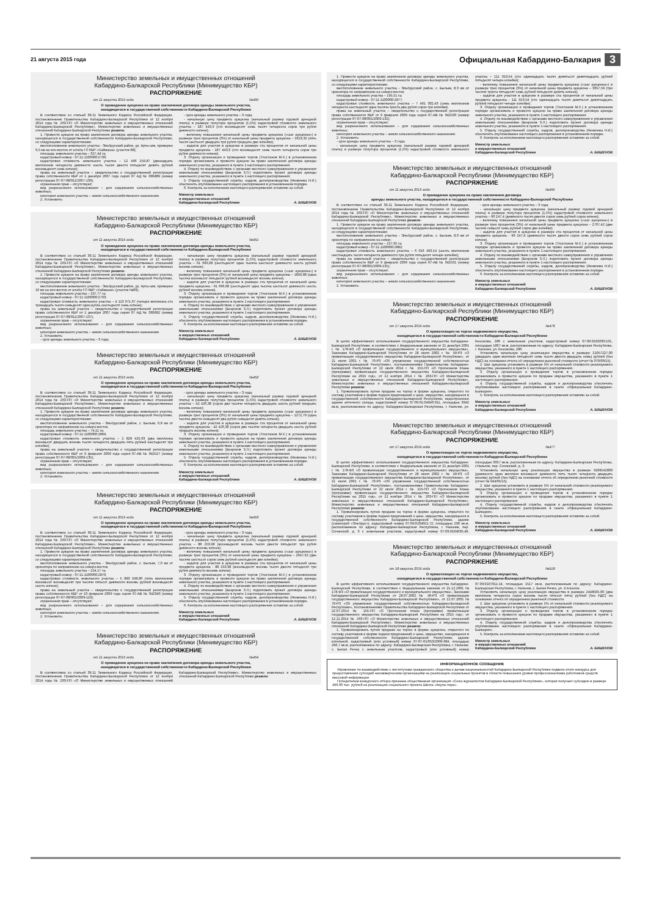21 августа 2015 года Официальная Кабардино-Балкария 3
Министерство земельных и имущественных отношений
Кабардино-Балкарской Республики (Минимущество КБР)
РАСПОРЯЖЕНИЕ
от 11 августа 2015 года №450
О проведении аукциона на право заключения договора аренды земельного участка,
находящегося в государственной собственности Кабардино-Балкарской Республики
В соответствии со статьей 39.11 Земельного Кодекса Российской Федерации, постановлением Правительства Кабардино-Балкарской Республики от 12 ноября 2014 года № 263-ПП «О Министерстве земельных и имущественных отношений Кабардино-Балкарской Республики», Министерство земельных и имущественных отношений Кабардино-Балкарской Республики решило:
1. Провести аукцион на право заключения договора аренды земельного участка, находящегося в государственной собственности Кабардино-Балкарской Республики, со следующими характеристиками:
местоположение земельного участка - Эльбрусский район, ур. Арты-аяк, примерно 9,5 км на юго-восток от штаба ГП КБР «Хаймаша» (участок 88);
площадь земельного участка – 327,44 га;
кадастровый номер - 07:11:1100000:2736;
кадастровая стоимость земельного участка – 12 496 259,87 (двенадцать миллионов четыреста девяносто шесть тысяч двести пятьдесят девять рублей восемьдесят семь копеек);
права на земельный участок – свидетельство о государственной регистрации права собственности КБР от 1 декабря 2007 года серия 07 АД № 085889 (номер регистрации 07-07-08/011/2007-130);
ограничения прав – отсутствуют;
вид разрешенного использования – для содержания сельскохозяйственных животных;
категория земельного участка – земли сельскохозяйственного назначения.
2. Установить:
- срок аренды земельного участка – 3 года;
- начальную цену предмета аукциона (начальный размер годовой арендной платы) в размере полутора процентов (1,5%) кадастровой стоимости земельного участка – 187 443,9 (сто восемьдесят семь тысяч четыреста сорок три рубля девяносто копеек);
- величину повышения начальной цены предмета аукциона («шаг аукциона») в размере трех процентов (3%) от начальной цены предмета аукциона – 5623,32 (пять тысяч шестьсот двадцать три рубля тридцать две копейки);
- задаток для участия в аукционе в размере ста процентов от начальной цены предмета аукциона - 187 443,9 (сто восемьдесят семь тысяч четыреста сорок три рубля девяносто копеек).
3. Отделу организации и проведения торгов (Тлостанов М.Х.) в установленном порядке организовать и провести аукцион на право заключения договора аренды земельного участка, указанного в пункте 1 настоящего распоряжения.
4. Отделу по взаимодействию с органами местного самоуправления и управления земельными отношениями (Безроков З.Л.) подготовить проект договора аренды земельного участка, указанного в пункте 1 настоящего распоряжения.
5. Отделу государственной службы, кадров, делопроизводства (Яковлева Н.И.) обеспечить опубликование настоящего распоряжения в установленном порядке.
6. Контроль за исполнением настоящего распоряжения оставляю за собой.
Министр земельных
и имущественных отношений
Кабардино-Балкарской Республики А. БИШЕНОВ
Министерство земельных и имущественных отношений
Кабардино-Балкарской Республики (Минимущество КБР)
РАСПОРЯЖЕНИЕ
от 11 августа 2015 года №451
О проведении аукциона на право заключения договора аренды земельного участка,
находящегося в государственной собственности Кабардино-Балкарской Республики
В соответствии со статьей 39.11 Земельного Кодекса Российской Федерации, постановлением Правительства Кабардино-Балкарской Республики от 12 ноября 2014 года № 263-ПП «О Министерстве земельных и имущественных отношений Кабардино-Балкарской Республики», Министерство земельных и имущественных отношений Кабардино-Балкарской Республики решило:
1. Провести аукцион на право заключения договора аренды земельного участка, находящегося в государственной собственности Кабардино-Балкарской Республики, со следующими характеристиками:
местоположение земельного участка - Эльбрусский район, ур. Арты-аяк, примерно 10 км на юго-восток от штаба ГП КБР «Хаймаша» (участок №89);
площадь земельного участка – 107,77 га;
кадастровый номер - 07:11:1100000:2733;
кадастровая стоимость земельного участка – 4 113 071,67 (четыре миллиона сто тринадцать тысяч семьдесят один рубль шестьдесят семь копеек);
права на земельный участок – свидетельство о государственной регистрации права собственности КБР от 1 декабря 2007 года серия 07 АД № 085892 (номер регистрации 07-07-08/011/2007-137);
ограничения прав – отсутствуют;
вид разрешенного использования – для содержания сельскохозяйственных животных;
категория земельного участка – земли сельскохозяйственного назначения.
2. Установить:
- срок аренды земельного участка – 3 года;
- начальную цену предмета аукциона (начальный размер годовой арендной платы) в размере полутора процентов (1,5%) кадастровой стоимости земельного участка – 61 696,08 (шестьдесят одна тысяча шестьсот девяносто шесть рублей восемь копеек);
- величину повышения начальной цены предмета аукциона («шаг аукциона») в размере трех процентов (3%) от начальной цены предмета аукциона – 1850,88 (одна тысяча восемьсот пятьдесят рублей восемьдесят восемь копеек);
- задаток для участия в аукционе в размере ста процентов от начальной цены предмета аукциона - 61 696,08 (шестьдесят одна тысяча шестьсот девяносто шесть рублей восемь копеек).
3. Отделу организации и проведения торгов (Тлостанов М.Х.) в установленном порядке организовать и провести аукцион на право заключения договора аренды земельного участка, указанного в пункте 1 настоящего распоряжения.
4. Отделу по взаимодействию с органами местного самоуправления и управления земельными отношениями (Безроков З.Л.) подготовить проект договора аренды земельного участка, указанного в пункте 1 настоящего распоряжения.
5. Отделу государственной службы, кадров, делопроизводства (Яковлева Н.И.) обеспечить опубликование настоящего распоряжения в установленном порядке.
6. Контроль за исполнением настоящего распоряжения оставляю за собой.
Министр земельных
и имущественных отношений
Кабардино-Балкарской Республики А. БИШЕНОВ
Министерство земельных и имущественных отношений
Кабардино-Балкарской Республики (Минимущество КБР)
РАСПОРЯЖЕНИЕ
от 11 августа 2015 года №452
О проведении аукциона на право заключения договора аренды земельного участка,
находящегося в государственной собственности Кабардино-Балкарской Республики
В соответствии со статьей 39.11 Земельного Кодекса Российской Федерации, постановлением Правительства Кабардино-Балкарской Республики от 12 ноября 2014 года № 263-ПП «О Министерстве земельных и имущественных отношений Кабардино-Балкарской Республики», Министерство земельных и имущественных отношений Кабардино-Балкарской Республики решило:
1. Провести аукцион на право заключения договора аренды земельного участка, находящегося в государственной собственности Кабардино-Балкарской Республики, со следующими характеристиками:
местоположение земельного участка - Эльбрусский район, с. Былым, 6,8 км от ориентира по направлению на северо-восток;
площадь земельного участка – 74,11 га;
кадастровый номер - 07:11:1100000:2869;
кадастровая стоимость земельного участка – 2 828 425,63 (два миллиона восемьсот двадцать восемь тысяч четыреста двадцать пять рублей шестьдесят три копейки);
права на земельный участок – свидетельство о государственной регистрации права собственности КБР от 9 февраля 2009 года серия 07-АВ № 042527 (номер регистрации 07-07-08/001/2009-135);
ограничения прав – отсутствуют;
вид разрешенного использования – для содержания сельскохозяйственных животных;
категория земельного участка – земли сельскохозяйственного назначения.
2. Установить:
- срок аренды земельного участка – 3 года;
- начальную цену предмета аукциона (начальный размер годовой арендной платы) в размере полутора процентов (1,5%) кадастровой стоимости земельного участка – 42 426,38 (сорок две тысячи четыреста двадцать шесть рублей тридцать восемь копеек);
- величину повышения начальной цены предмета аукциона («шаг аукциона») в размере трех процентов (3%) от начальной цены предмета аукциона – 1272,79 (одна тысяча двести семьдесят два рубля семьдесят девять копеек);
- задаток для участия в аукционе в размере ста процентов от начальной цены предмета аукциона - 42 426,38 (сорок две тысячи четыреста двадцать шесть рублей тридцать восемь копеек).
3. Отделу организации и проведения торгов (Тлостанов М.Х.) в установленном порядке организовать и провести аукцион на право заключения договора аренды земельного участка, указанного в пункте 1 настоящего распоряжения.
4. Отделу по взаимодействию с органами местного самоуправления и управления земельными отношениями (Безроков З.Л.) подготовить проект договора аренды земельного участка, указанного в пункте 1 настоящего распоряжения.
5. Отделу государственной службы, кадров, делопроизводства (Яковлева Н.И.) обеспечить опубликование настоящего распоряжения в установленном порядке.
6. Контроль за исполнением настоящего распоряжения оставляю за собой.
Министр земельных
и имущественных отношений
Кабардино-Балкарской Республики А. БИШЕНОВ
Министерство земельных и имущественных отношений
Кабардино-Балкарской Республики (Минимущество КБР)
РАСПОРЯЖЕНИЕ
от 11 августа 2015 года №453
О проведении аукциона на право заключения договора аренды земельного участка,
находящегося в государственной собственности Кабардино-Балкарской Республики
В соответствии со статьей 39.11 Земельного Кодекса Российской Федерации, постановлением Правительства Кабардино-Балкарской Республики от 12 ноября 2014 года № 263-ПП «О Министерстве земельных и имущественных отношений Кабардино-Балкарской Республики», Министерство земельных и имущественных отношений Кабардино-Балкарской Республики решило:
1. Провести аукцион на право заключения договора аренды земельного участка, находящегося в государственной собственности Кабардино-Балкарской Республики, со следующими характеристиками:
местоположение земельного участка - Эльбрусский район, с. Былым, 7,0 км от ориентира по направлению на северо-восток;
площадь земельного участка – 154,17 га;
кадастровый номер - 07:11:1100000:2870;
кадастровая стоимость земельного участка – 5 883 598,86 (пять миллионов восемьсот восемьдесят три тысячи пятьсот девяносто восемь рублей восемьдесят шесть копеек);
права на земельный участок – свидетельство о государственной регистрации права собственности КБР от 10 февраля 2009 года серия 07-АВ № 042340 (номер регистрации 07-07-08/002/2009-110);
ограничения прав – отсутствуют;
вид разрешенного использования – для содержания сельскохозяйственных животных;
категория земельного участка – земли сельскохозяйственного назначения.
2. Установить:
- срок аренды земельного участка – 3 года;
- начальную цену предмета аукциона (начальный размер годовой арендной платы) в размере полутора процентов (1,5%) кадастровой стоимости земельного участка – 88 253,98 (восемьдесят восемь тысяч двести пятьдесят три рубля девяносто восемь копеек);
- величину повышения начальной цены предмета аукциона («шаг аукциона») в размере трех процентов (3%) от начальной цены предмета аукциона – 2647,62 (две тысячи шестьсот сорок семь рублей шестьдесят две копейки);
- задаток для участия в аукционе в размере ста процентов от начальной цены предмета аукциона - 88 253,98 (восемьдесят восемь тысяч двести пятьдесят три рубля девяносто восемь копеек).
3. Отделу организации и проведения торгов (Тлостанов М.Х.) в установленном порядке организовать и провести аукцион на право заключения договора аренды земельного участка, указанного в пункте 1 настоящего распоряжения.
4. Отделу по взаимодействию с органами местного самоуправления и управления земельными отношениями (Безроков З.Л.) подготовить проект договора аренды земельного участка, указанного в пункте 1 настоящего распоряжения.
5. Отделу государственной службы, кадров, делопроизводства (Яковлева Н.И.) обеспечить опубликование настоящего распоряжения в установленном порядке.
6. Контроль за исполнением настоящего распоряжения оставляю за собой.
Министр земельных
и имущественных отношений
Кабардино-Балкарской Республики А. БИШЕНОВ
Министерство земельных и имущественных отношений
Кабардино-Балкарской Республики (Минимущество КБР)
РАСПОРЯЖЕНИЕ
от 11 августа 2015 года №454
О проведении аукциона на право заключения договора аренды земельного участка,
находящегося в государственной собственности Кабардино-Балкарской Республики
В соответствии со статьей 39.11 Земельного Кодекса Российской Федерации, постановлением Правительства Кабардино-Балкарской Республики от 12 ноября 2014 года № 263-ПП «О Министерстве земельных и имущественных отношений Кабардино-Балкарской Республики», Министерство земельных и имущественных отношений Кабардино-Балкарской Республики решило:
1. Провести аукцион на право заключения договора аренды земельного участка, находящегося в государственной собственности Кабардино-Балкарской Республики, со следующими характеристиками:
местоположение земельного участка - Эльбрусский район, с. Былым, 8,3 км от ориентира по направлению на северо-восток;
площадь земельного участка – 195,51 га;
кадастровый номер - 07:11:1100000:2877;
кадастровая стоимость земельного участка – 7 461 302,43 (семь миллионов четыреста шестьдесят одна тысяча триста два рубля сорок три копейки);
права на земельный участок – свидетельство о государственной регистрации права собственности КБР от 9 февраля 2009 года серия 07-АВ № 042530 (номер регистрации 07-07-08/001/2009-132);
ограничения прав – отсутствуют;
вид разрешенного использования – для содержания сельскохозяйственных животных;
категория земельного участка – земли сельскохозяйственного назначения.
2. Установить:
- срок аренды земельного участка – 3 года;
- начальную цену предмета аукциона (начальный размер годовой арендной платы) в размере полутора процентов (1,5%) кадастровой стоимости земельного участка – 111 919,54 (сто одиннадцать тысяч девятьсот девятнадцать рублей пятьдесят четыре копейки);
- величину повышения начальной цены предмета аукциона («шаг аукциона») в размере трех процентов (3%) от начальной цены предмета аукциона – 3357,59 (три тысячи триста пятьдесят семь рублей пятьдесят девять копеек);
- задаток для участия в аукционе в размере ста процентов от начальной цены предмета аукциона - 111 919,54 (сто одиннадцать тысяч девятьсот девятнадцать рублей пятьдесят четыре копейки).
3. Отделу организации и проведения торгов (Тлостанов М.Х.) в установленном порядке организовать и провести аукцион на право заключения договора аренды земельного участка, указанного в пункте 1 настоящего распоряжения.
4. Отделу по взаимодействию с органами местного самоуправления и управления земельными отношениями (Безроков З.Л.) подготовить проект договора аренды земельного участка, указанного в пункте 1 настоящего распоряжения.
5. Отделу государственной службы, кадров, делопроизводства (Яковлева Н.И.) обеспечить опубликование настоящего распоряжения в установленном порядке.
6. Контроль за исполнением настоящего распоряжения оставляю за собой.
Министр земельных
и имущественных отношений
Кабардино-Балкарской Республики А. БИШЕНОВ
Министерство земельных и имущественных отношений
Кабардино-Балкарской Республики (Минимущество КБР)
РАСПОРЯЖЕНИЕ
от 11 августа 2015 года №455
О проведении аукциона на право заключения договора
аренды земельного участка, находящегося в государственной собственности Кабардино-Балкарской Республики
В соответствии со статьей 39.11 Земельного Кодекса Российской Федерации, постановлением Правительства Кабардино-Балкарской Республики от 12 ноября 2014 года № 263-ПП «О Министерстве земельных и имущественных отношений Кабардино-Балкарской Республики», Министерство земельных и имущественных отношений Кабардино-Балкарской Республики решило:
1. Провести аукцион на право заключения договора аренды земельного участка, находящегося в государственной собственности Кабардино-Балкарской Республики, со следующими характеристиками:
местоположение земельного участка - Эльбрусский район, с. Былым, 8,0 км от ориентира по направлению на север;
площадь земельного участка – 157,65 га;
кадастровый номер - 07:11:1100000:2882;
кадастровая стоимость земельного участка – 6 016 493,54 (шесть миллионов шестнадцать тысяч четыреста девяносто три рубля пятьдесят четыре копейки);
права на земельный участок – свидетельство о государственной регистрации права собственности КБР от 9 февраля 2009 года серия 07-АВ № 042531 (номер регистрации 07-07-08/001/2009-131);
ограничения прав – отсутствуют;
вид разрешенного использования – для содержания сельскохозяйственных животных;
категория земельного участка – земли сельскохозяйственного назначения.
2. Установить:
- срок аренды земельного участка – 3 года;
- начальную цену предмета аукциона (начальный размер годовой арендной платы) в размере полутора процентов (1,5%) кадастровой стоимости земельного участка – 90 247,4 (девяносто тысяч двести сорок семь рублей сорок копеек);
- величину повышения начальной цены предмета аукциона («шаг аукциона») в размере трех процентов (3%) от начальной цены предмета аукциона – 2707,42 (две тысячи семьсот семь рублей сорок две копейки);
- задаток для участия в аукционе в размере ста процентов от начальной цены предмета аукциона - 90 247,4 (девяносто тысяч двести сорок семь рублей сорок копеек).
3. Отделу организации и проведения торгов (Тлостанов М.Х.) в установленном порядке организовать и провести аукцион на право заключения договора аренды земельного участка, указанного в пункте 1 настоящего распоряжения.
4. Отделу по взаимодействию с органами местного самоуправления и управления земельными отношениями (Безроков З.Л.) подготовить проект договора аренды земельного участка, указанного в пункте 1 настоящего распоряжения.
5. Отделу государственной службы, кадров, делопроизводства (Яковлева Н.И.) обеспечить опубликование настоящего распоряжения в установленном порядке.
6. Контроль за исполнением настоящего распоряжения оставляю за собой.
Министр земельных
и имущественных отношений
Кабардино-Балкарской Республики А. БИШЕНОВ
Министерство земельных и имущественных отношений
Кабардино-Балкарской Республики (Минимущество КБР)
РАСПОРЯЖЕНИЕ
от 17 августа 2015 года №476
О приватизации на торгах недвижимого имущества,
находящегося в государственной собственности Кабардино-Балкарской Республики
В целях эффективного использования государственного имущества Кабардино-Балкарской Республики, в соответствии с Федеральным законом от 21 декабря 2001 г. № 178-ФЗ «О приватизации государственного и муниципального имущества», Законами Кабардино-Балкарской Республики от 28 июля 2002 г. № 49-РЗ «О приватизации государственного имущества Кабардино-Балкарской Республики», от 21 июля 2001 г. № 70-РЗ «Об управлении государственной собственностью Кабардино-Балкарской Республики», постановлениями Правительства Кабардино-Балкарской Республики от 22 июля 2014 г. № 155-ПП «О Прогнозном плане (программе) приватизации государственного имущества Кабардино-Балкарской Республики на 2015 год», от 12 ноября 2014 г. № 263-ПП «О Министерстве земельных и имущественных отношений Кабардино-Балкарской Республики», Министерство земельных и имущественных отношений Кабардино-Балкарской Республики решило:
1. Приватизировать путем продажи на торгах в форме аукциона, открытого по составу участников и форме подачи предложений о цене, имущество, находящееся в государственной собственности Кабардино-Балкарской Республики, недостроенное здание аптечного склада, кадастровый номер 07:09:01:04046:011, площадью 3942 кв.м, расположенное по адресу: Кабардино-Балкарская Республика, г. Нальчик, ул. Кешокова, 286 с земельным участком, кадастровый номер 07:09:0102030:101, площадью 1867 кв.м, расположенным по адресу: Кабардино-Балкарская Республика, г. Нальчик, ул. Кешокова, 286.
Установить начальную цену реализации имущества в размере 21057227,00 (двадцать один миллион пятьдесят семь тысяч двести двадцать семь) рублей (без НДС) на основании отчета об определении рыночной стоимости (отчет № 070/06/15).
2. Шаг аукциона установить в размере 5% от начальной стоимости реализуемого имущества, указанного в пункте 1 настоящего распоряжения.
3. Отделу организации и проведения торгов в установленном порядке организовать и провести аукцион по продаже имущества, указанного в пункте 1 настоящего распоряжения.
4. Отделу государственной службы, кадров и делопроизводства обеспечить опубликование настоящего распоряжения в газете «Официальная Кабардино-Балкария».
5. Контроль за исполнением настоящего распоряжения оставляю за собой.
Министр земельных
и имущественных отношений
Кабардино-Балкарской Республики А. БИШЕНОВ
Министерство земельных и имущественных отношений
Кабардино-Балкарской Республики (Минимущество КБР)
РАСПОРЯЖЕНИЕ
от 17 августа 2015 года №477
О приватизации на торгах недвижимого имущества,
находящегося в государственной собственности Кабардино-Балкарской Республики
В целях эффективного использования государственного имущества Кабардино-Балкарской Республики, в соответствии с Федеральным законом от 21 декабря 2001 г. № 178-ФЗ «О приватизации государственного и муниципального имущества», Законами Кабардино-Балкарской Республики от 28 июля 2002 г. № 49-РЗ «О приватизации государственного имущества Кабардино-Балкарской Республики», от 21 июля 2001 г. № 70-РЗ «Об управлении государственной собственностью Кабардино-Балкарской Республики», постановлениями Правительства Кабардино-Балкарской Республики от 22 июля 2014 г. № 155-ПП «О Прогнозном плане (программе) приватизации государственного имущества Кабардино-Балкарской Республики на 2015 год», от 12 ноября 2014 г. № 263-ПП «О Министерстве земельных и имущественных отношений Кабардино-Балкарской Республики», Министерство земельных и имущественных отношений Кабардино-Балкарской Республики решило:
1. Приватизировать путем продажи на торгах в форме аукциона, открытого по составу участников и форме подачи предложений о цене, имущество, находящееся в государственной собственности Кабардино-Балкарской Республики, здание (санаторий «Эльбрус»), кадастровый номер 07:09:0104021:72, площадью 290 кв.м, расположенное по адресу: Кабардино-Балкарская Республика, г. Нальчик, пер. Сочинский, д. 3 с земельным участком, кадастровый номер 07:09:0104035:40, площадью 3057 кв.м, расположенным по адресу: Кабардино-Балкарская Республика, г.Нальчик, пер. Сочинский, д. 3.
Установить начальную цену реализации имущества в размере 9189542800 (девяносто один миллион восемьсот девяносто пять тысяч четыреста двадцать восемь) рублей (без НДС) на основании отчета об определении рыночной стоимости (отчет № 044/05/15).
2. Шаг аукциона установить в размере 5% от начальной стоимости реализуемого имущества, указанного в пункте 1 настоящего распоряжения.
3. Отделу организации и проведения торгов в установленном порядке организовать и провести аукцион по продаже имущества, указанного в пункте 1 настоящего распоряжения.
4. Отделу государственной службы, кадров и делопроизводства обеспечить опубликование настоящего распоряжения в газете «Официальная Кабардино-Балкария».
5. Контроль за исполнением настоящего распоряжения оставляю за собой.
Министр земельных
и имущественных отношений
Кабардино-Балкарской Республики А. БИШЕНОВ
Министерство земельных и имущественных отношений
Кабардино-Балкарской Республики (Минимущество КБР)
РАСПОРЯЖЕНИЕ
от 18 августа 2015 года №518
О приватизации на торгах недвижимого имущества,
находящегося в государственной собственности Кабардино-Балкарской Республики
В целях эффективного использования государственного имущества Кабардино-Балкарской Республики, в соответствии с Федеральным законом от 21.12.2001 № 178-ФЗ «О приватизации государственного и муниципального имущества», Законами Кабардино-Балкарской Республики от 28.07.2002 № 49-РЗ «О приватизации государственного имущества Кабардино-Балкарской Республики», от 21.07.2001 № 70-РЗ «Об управлении государственной собственностью Кабардино-Балкарской Республики», постановлениями Правительства Кабардино-Балкарской Республики от 22.07.2014 № 155-ПП «О Прогнозном плане (программе) приватизации государственного имущества Кабардино-Балкарской Республики на 2015 год», от 12.11.2014 № 263-ПП «О Министерстве земельных и имущественных отношений Кабардино-Балкарской Республики», Министерство земельных и имущественных отношений Кабардино-Балкарской Республики решило:
1. Приватизировать путем продажи на торгах в форме аукциона, открытого по составу участников и форме подачи предложений о цене, имущество, находящееся в государственной собственности Кабардино-Балкарской Республики, здание котельной, кадастровый (или условный) номер 07-07-01/053/2009-384, площадью 296,7 кв.м, расположенное по адресу: Кабардино-Балкарская Республика, г. Нальчик, с. Белая Речка с земельным участком, кадастровый (или условный) номер 07:09:0107011:14, площадью 1517 кв.м, расположенным по адресу: Кабардино-Балкарская Республика, г. Нальчик, с. Белая Речка, ул. 4 поселок.
Установить начальную цену реализации имущества в размере 2448505,00 (два миллиона четыреста сорок восемь тысяч пятьсот пять) рублей (без НДС) на основании отчета об определении рыночной стоимости.
2. Шаг аукциона установить в размере 5% от начальной стоимости реализуемого имущества, указанного в пункте 1 настоящего распоряжения.
3. Отделу организации и проведения торгов в установленном порядке организовать и провести аукцион по продаже имущества, указанного в пункте 1 настоящего распоряжения.
4. Отделу государственной службы, кадров и делопроизводства обеспечить опубликование настоящего распоряжения в газете «Официальная Кабардино-Балкария».
5. Контроль за исполнением настоящего распоряжения оставляю за собой.
Министр земельных
и имущественных отношений
Кабардино-Балкарской Республики А. БИШЕНОВ
ИНФОРМАЦИОННОЕ СООБЩЕНИЕ
Управление по взаимодействию с институтами гражданского общества и делам национальностей Кабардино-Балкарской Республики подвело итоги конкурса для предоставления субсидий некоммерческим организациям на реализацию социальных проектов в области повышения уровня профессионализма работников средств массовой информации.
Победителем конкурсного отбора признана общественная организация «Союз журналистов Кабардино-Балкарской Республики», которая получает субсидию в размере 496,06 тыс. рублей на реализацию социального проекта Школа «Акулы пера».